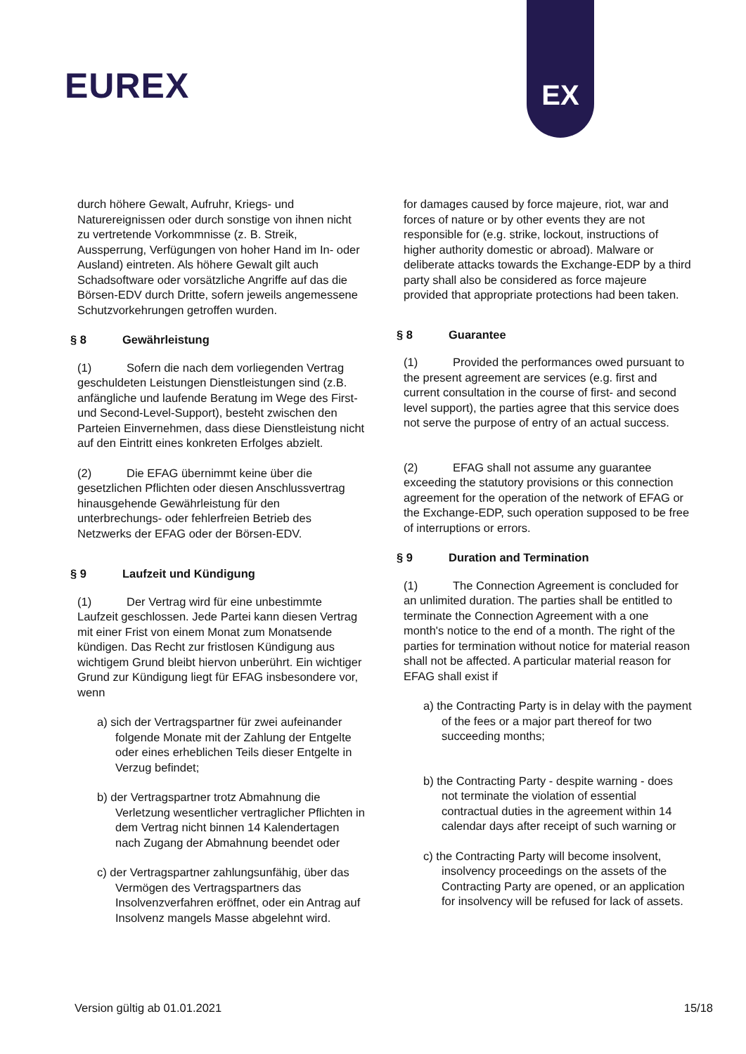EUREX
EX
durch höhere Gewalt, Aufruhr, Kriegs- und Naturereignissen oder durch sonstige von ihnen nicht zu vertretende Vorkommnisse (z. B. Streik, Aussperrung, Verfügungen von hoher Hand im In- oder Ausland) eintreten. Als höhere Gewalt gilt auch Schadsoftware oder vorsätzliche Angriffe auf das die Börsen-EDV durch Dritte, sofern jeweils angemessene Schutzvorkehrungen getroffen wurden.
§ 8 Gewährleistung
(1) Sofern die nach dem vorliegenden Vertrag geschuldeten Leistungen Dienstleistungen sind (z.B. anfängliche und laufende Beratung im Wege des First- und Second-Level-Support), besteht zwischen den Parteien Einvernehmen, dass diese Dienstleistung nicht auf den Eintritt eines konkreten Erfolges abzielt.
(2) Die EFAG übernimmt keine über die gesetzlichen Pflichten oder diesen Anschlussvertrag hinausgehende Gewährleistung für den unterbrechungs- oder fehlerfreien Betrieb des Netzwerks der EFAG oder der Börsen-EDV.
§ 9 Laufzeit und Kündigung
(1) Der Vertrag wird für eine unbestimmte Laufzeit geschlossen. Jede Partei kann diesen Vertrag mit einer Frist von einem Monat zum Monatsende kündigen. Das Recht zur fristlosen Kündigung aus wichtigem Grund bleibt hiervon unberührt. Ein wichtiger Grund zur Kündigung liegt für EFAG insbesondere vor, wenn
a) sich der Vertragspartner für zwei aufeinander folgende Monate mit der Zahlung der Entgelte oder eines erheblichen Teils dieser Entgelte in Verzug befindet;
b) der Vertragspartner trotz Abmahnung die Verletzung wesentlicher vertraglicher Pflichten in dem Vertrag nicht binnen 14 Kalendertagen nach Zugang der Abmahnung beendet oder
c) der Vertragspartner zahlungsunfähig, über das Vermögen des Vertragspartners das Insolvenzverfahren eröffnet, oder ein Antrag auf Insolvenz mangels Masse abgelehnt wird.
for damages caused by force majeure, riot, war and forces of nature or by other events they are not responsible for (e.g. strike, lockout, instructions of higher authority domestic or abroad). Malware or deliberate attacks towards the Exchange-EDP by a third party shall also be considered as force majeure provided that appropriate protections had been taken.
§ 8 Guarantee
(1) Provided the performances owed pursuant to the present agreement are services (e.g. first and current consultation in the course of first- and second level support), the parties agree that this service does not serve the purpose of entry of an actual success.
(2) EFAG shall not assume any guarantee exceeding the statutory provisions or this connection agreement for the operation of the network of EFAG or the Exchange-EDP, such operation supposed to be free of interruptions or errors.
§ 9 Duration and Termination
(1) The Connection Agreement is concluded for an unlimited duration. The parties shall be entitled to terminate the Connection Agreement with a one month's notice to the end of a month. The right of the parties for termination without notice for material reason shall not be affected. A particular material reason for EFAG shall exist if
a) the Contracting Party is in delay with the payment of the fees or a major part thereof for two succeeding months;
b) the Contracting Party - despite warning - does not terminate the violation of essential contractual duties in the agreement within 14 calendar days after receipt of such warning or
c) the Contracting Party will become insolvent, insolvency proceedings on the assets of the Contracting Party are opened, or an application for insolvency will be refused for lack of assets.
Version gültig ab 01.01.2021 15/18